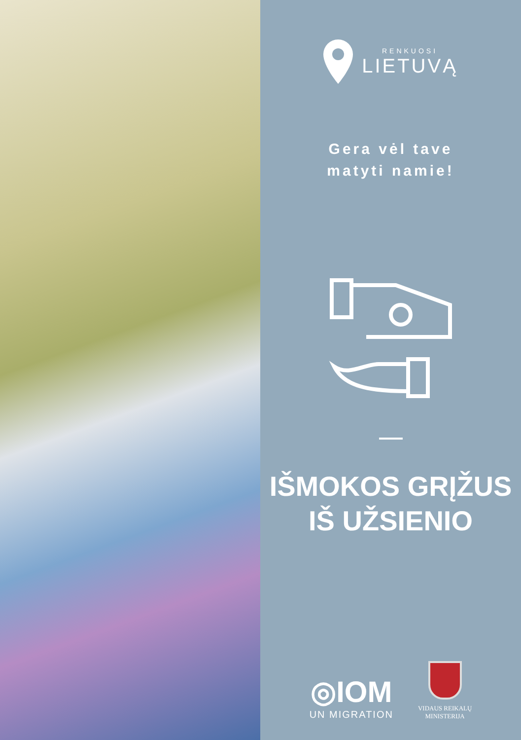RENKUOSI
LIETUVĄ
Gera vėl tave
matyti namie!
IŠMOKOS GRĮŽUS
IŠ UŽSIENIO
◎IOM
UN MIGRATION
VIDAUS REIKALŲ
MINISTERIJA